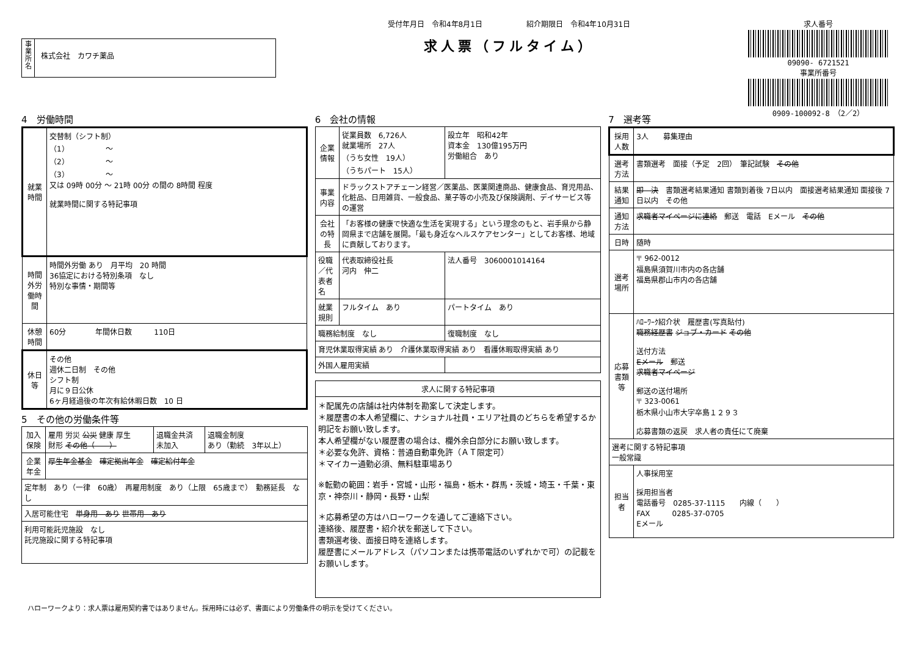事業所名
株式会社　カワチ薬品
受付年月日　令和4年8月1日　　　　　　紹介期限日　令和4年10月31日
求人票（フルタイム）
求人番号
09090- 6721521
事業所番号
0909-100092-8　（2／2）
4　労働時間
| 就業時間 | 交替制（シフト制） （1） ～ （2） ～ （3） ～ 又は 09時 00分 ～ 21時 00分 の間の 8時間 程度 就業時間に関する特記事項 |
| 時間外労働時間 | 時間外労働 あり 月平均 20 時間 36協定における特別条項 なし 特別な事情・期間等 |
| 休憩時間 | 60分 年間休日数 110日 |
| 休日等 | その他 週休二日制 その他 シフト制 月に９日公休 6ヶ月経過後の年次有給休暇日数 10 日 |
5　その他の労働条件等
| 加入保険 | 雇用 労災 公災 健康 厚生 財形 その他（ ） | 退職金共済 未加入 | 退職金制度 あり（勤続 3年以上） |
| 企業年金 | 厚生年金基金 確定拠出年金 確定給付年金 | | |
| 定年制 あり（一律 60歳） 再雇用制度 あり（上限 65歳まで） 勤務延長 なし | | | |
| 入居可能住宅 単身用 あり 世帯用 あり | | | |
| 利用可能託児施設 なし 託児施設に関する特記事項 | | | |
6　会社の情報
| 企業情報 | 従業員数 6,726人 就業場所 27人 （うち女性 19人） （うちパート 15人） | 設立年 昭和42年 資本金 130億195万円 労働組合 あり |
| 事業内容 | ドラックストアチェーン経営／医薬品、医薬関連商品、健康食品、育児用品、化粧品、日用雑貨、一般食品、菓子等の小売及び保険調剤、デイサービス等の運営 | |
| 会社の特長 | 「お客様の健康で快適な生活を実現する」という理念のもと、岩手県から静岡県まで店舗を展開。「最も身近なヘルスケアセンター」としてお客様、地域に貢献しております。 | |
| 役職／代表者名 | 代表取締役社長 河内 伸二 | 法人番号 3060001014164 |
| 就業規則 | フルタイム あり | パートタイム あり |
| 職務給制度 なし | | 復職制度 なし |
| 育児休業取得実績 あり 介護休業取得実績 あり 看護休暇取得実績 あり | | |
| 外国人雇用実績 | | |
| 求人に関する特記事項 |
| --- |
| ＊配属先の店舗は社内体制を勘案して決定します。 ＊履歴書の本人希望欄に、ナショナル社員・エリア社員のどちらを希望するか明記をお願い致します。 本人希望欄がない履歴書の場合は、欄外余白部分にお願い致します。 ＊必要な免許、資格：普通自動車免許（ＡＴ限定可） ＊マイカー通勤必須、無料駐車場あり ※転勤の範囲：岩手・宮城・山形・福島・栃木・群馬・茨城・埼玉・千葉・東京・神奈川・静岡・長野・山梨 ＊応募希望の方はハローワークを通してご連絡下さい。 連絡後、履歴書・紹介状を郵送して下さい。 書類選考後、面接日時を連絡します。 履歴書にメールアドレス（パソコンまたは携帯電話のいずれかで可）の記載をお願いします。 |
7　選考等
| 採用人数 | 3人 募集理由 |
| 選考方法 | 書類選考 面接（予定 2回） 筆記試験 その他 |
| 結果通知 | 即 決 書類選考結果通知 書類到着後 7日以内 面接選考結果通知 面接後 7日以内 その他 |
| 通知方法 | 求職者マイページに連絡 郵送 電話 Eメール その他 |
| 日時 | 随時 |
| 選考場所 | 〒 962-0012 福島県須賀川市内の各店舗 福島県郡山市内の各店舗 |
| 応募書類等 | ﾊﾛｰﾜｰｸ紹介状 履歴書(写真貼付) 職務経歴書 ジョブ・カード その他 送付方法 Eメール 郵送 求職者マイページ 郵送の送付場所 〒 323-0061 栃木県小山市大字卒島１２９３ 応募書類の返戻 求人者の責任にて廃棄 |
| 選考に関する特記事項 一般常識 | |
| 担当者 | 人事採用室 採用担当者 電話番号 0285-37-1115 内線（ ） FAX 0285-37-0705 Eメール |
ハローワークより：求人票は雇用契約書ではありません。採用時には必ず、書面により労働条件の明示を受けてください。